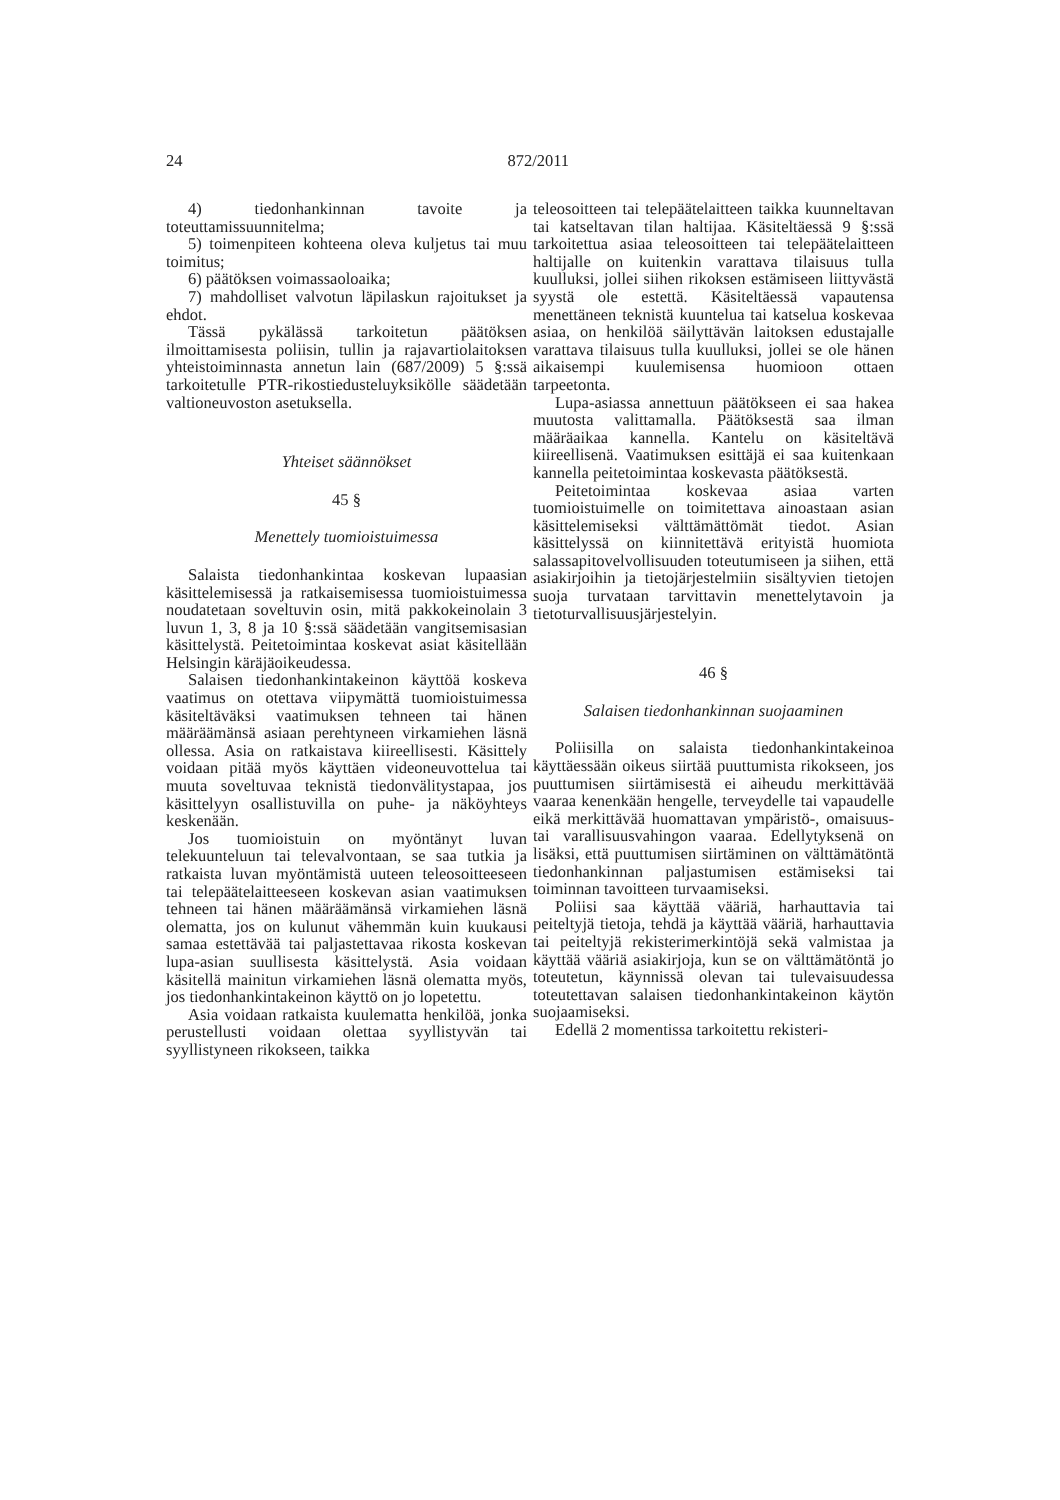24
872/2011
4) tiedonhankinnan tavoite ja toteuttamissuunnitelma;
5) toimenpiteen kohteena oleva kuljetus tai muu toimitus;
6) päätöksen voimassaoloaika;
7) mahdolliset valvotun läpilaskun rajoitukset ja ehdot.
Tässä pykälässä tarkoitetun päätöksen ilmoittamisesta poliisin, tullin ja rajavartiolaitoksen yhteistoiminnasta annetun lain (687/2009) 5 §:ssä tarkoitetulle PTR-rikostiedusteluyksikölle säädetään valtioneuvoston asetuksella.
Yhteiset säännökset
45 §
Menettely tuomioistuimessa
Salaista tiedonhankintaa koskevan lupaasian käsittelemisessä ja ratkaisemisessa tuomioistuimessa noudatetaan soveltuvin osin, mitä pakkokeinolain 3 luvun 1, 3, 8 ja 10 §:ssä säädetään vangitsemisasian käsittelystä. Peitetoimintaa koskevat asiat käsitellään Helsingin käräjäoikeudessa.
Salaisen tiedonhankintakeinon käyttöä koskeva vaatimus on otettava viipymättä tuomioistuimessa käsiteltäväksi vaatimuksen tehneen tai hänen määräämänsä asiaan perehtyneen virkamiehen läsnä ollessa. Asia on ratkaistava kiireellisesti. Käsittely voidaan pitää myös käyttäen videoneuvottelua tai muuta soveltuvaa teknistä tiedonvälitystapaa, jos käsittelyyn osallistuvilla on puhe- ja näköyhteys keskenään.
Jos tuomioistuin on myöntänyt luvan telekuunteluun tai televalvontaan, se saa tutkia ja ratkaista luvan myöntämistä uuteen teleosoitteeseen tai telepäätelaitteeseen koskevan asian vaatimuksen tehneen tai hänen määräämänsä virkamiehen läsnä olematta, jos on kulunut vähemmän kuin kuukausi samaa estettävää tai paljastettavaa rikosta koskevan lupa-asian suullisesta käsittelystä. Asia voidaan käsitellä mainitun virkamiehen läsnä olematta myös, jos tiedonhankintakeinon käyttö on jo lopetettu.
Asia voidaan ratkaista kuulematta henkilöä, jonka perustellusti voidaan olettaa syyllistyvän tai syyllistyneen rikokseen, taikka
teleosoitteen tai telepäätelaitteen taikka kuunneltavan tai katseltavan tilan haltijaa. Käsiteltäessä 9 §:ssä tarkoitettua asiaa teleosoitteen tai telepäätelaitteen haltijalle on kuitenkin varattava tilaisuus tulla kuulluksi, jollei siihen rikoksen estämiseen liittyvästä syystä ole estettä. Käsiteltäessä vapautensa menettäneen teknistä kuuntelua tai katselua koskevaa asiaa, on henkilöä säilyttävän laitoksen edustajalle varattava tilaisuus tulla kuulluksi, jollei se ole hänen aikaisempi kuulemisensa huomioon ottaen tarpeetonta.
Lupa-asiassa annettuun päätökseen ei saa hakea muutosta valittamalla. Päätöksestä saa ilman määräaikaa kannella. Kantelu on käsiteltävä kiireellisenä. Vaatimuksen esittäjä ei saa kuitenkaan kannella peitetoimintaa koskevasta päätöksestä.
Peitetoimintaa koskevaa asiaa varten tuomioistuimelle on toimitettava ainoastaan asian käsittelemiseksi välttämättömät tiedot. Asian käsittelyssä on kiinnitettävä erityistä huomiota salassapitovelvollisuuden toteutumiseen ja siihen, että asiakirjoihin ja tietojärjestelmiin sisältyvien tietojen suoja turvataan tarvittavin menettelytavoin ja tietoturvallisuusjärjestelyin.
46 §
Salaisen tiedonhankinnan suojaaminen
Poliisilla on salaista tiedonhankintakeinoa käyttäessään oikeus siirtää puuttumista rikokseen, jos puuttumisen siirtämisestä ei aiheudu merkittävää vaaraa kenenkään hengelle, terveydelle tai vapaudelle eikä merkittävää huomattavan ympäristö-, omaisuus- tai varallisuusvahingon vaaraa. Edellytyksenä on lisäksi, että puuttumisen siirtäminen on välttämätöntä tiedonhankinnan paljastumisen estämiseksi tai toiminnan tavoitteen turvaamiseksi.
Poliisi saa käyttää vääriä, harhauttavia tai peiteltyjä tietoja, tehdä ja käyttää vääriä, harhauttavia tai peiteltyjä rekisterimerkintöjä sekä valmistaa ja käyttää vääriä asiakirjoja, kun se on välttämätöntä jo toteutetun, käynnissä olevan tai tulevaisuudessa toteutettavan salaisen tiedonhankintakeinon käytön suojaamiseksi.
Edellä 2 momentissa tarkoitettu rekisteri-